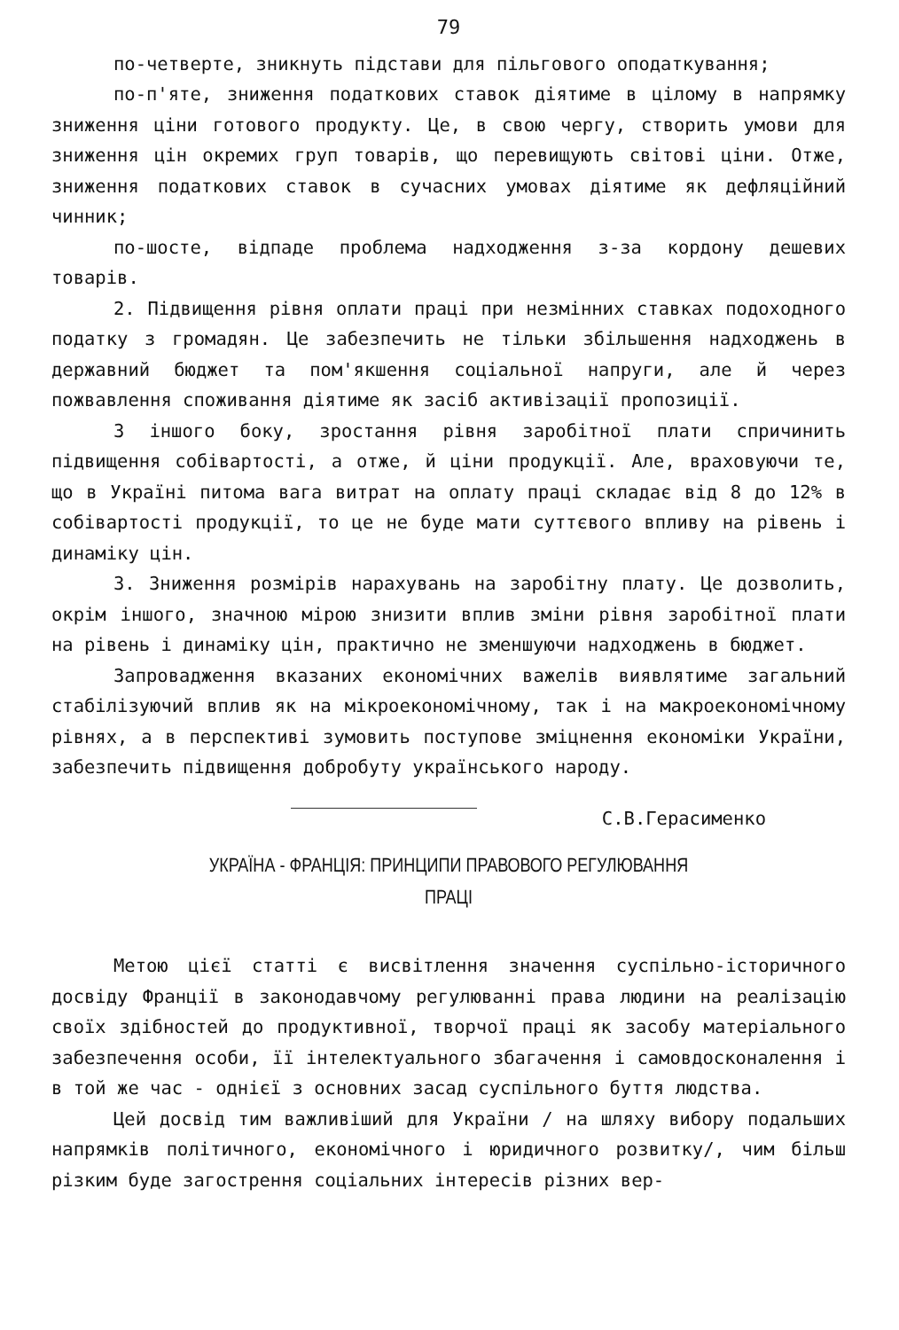79
по-четверте, зникнуть підстави для пільгового оподаткування;
по-п'яте, зниження податкових ставок діятиме в цілому в напрямку зниження ціни готового продукту. Це, в свою чергу, створить умови для зниження цін окремих груп товарів, що перевищують світові ціни. Отже, зниження податкових ставок в сучасних умовах діятиме як дефляційний чинник;
по-шосте, відпаде проблема надходження з-за кордону дешевих товарів.
2. Підвищення рівня оплати праці при незмінних ставках подоходного податку з громадян. Це забезпечить не тільки збільшення надходжень в державний бюджет та пом'якшення соціальної напруги, але й через пожвавлення споживання діятиме як засіб активізації пропозиції.
З іншого боку, зростання рівня заробітної плати спричинить підвищення собівартості, а отже, й ціни продукції. Але, враховуючи те, що в Україні питома вага витрат на оплату праці складає від 8 до 12% в собівартості продукції, то це не буде мати суттєвого впливу на рівень і динаміку цін.
3. Зниження розмірів нарахувань на заробітну плату. Це дозволить, окрім іншого, значною мірою знизити вплив зміни рівня заробітної плати на рівень і динаміку цін, практично не зменшуючи надходжень в бюджет.
Запровадження вказаних економічних важелів виявлятиме загальний стабілізуючий вплив як на мікроекономічному, так і на макроекономічному рівнях, а в перспективі зумовить поступове зміцнення економіки України, забезпечить підвищення добробуту українського народу.
С.В.Герасименко
УКРАЇНА - ФРАНЦІЯ: ПРИНЦИПИ ПРАВОВОГО РЕГУЛЮВАННЯ
ПРАЦІ
Метою цієї статті є висвітлення значення суспільно-історичного досвіду Франції в законодавчому регулюванні права людини на реалізацію своїх здібностей до продуктивної, творчої праці як засобу матеріального забезпечення особи, її інтелектуального збагачення і самовдосконалення і в той же час - однієї з основних засад суспільного буття людства.
Цей досвід тим важливіший для України / на шляху вибору подальших напрямків політичного, економічного і юридичного розвитку/, чим більш різким буде загострення соціальних інтересів різних вер-